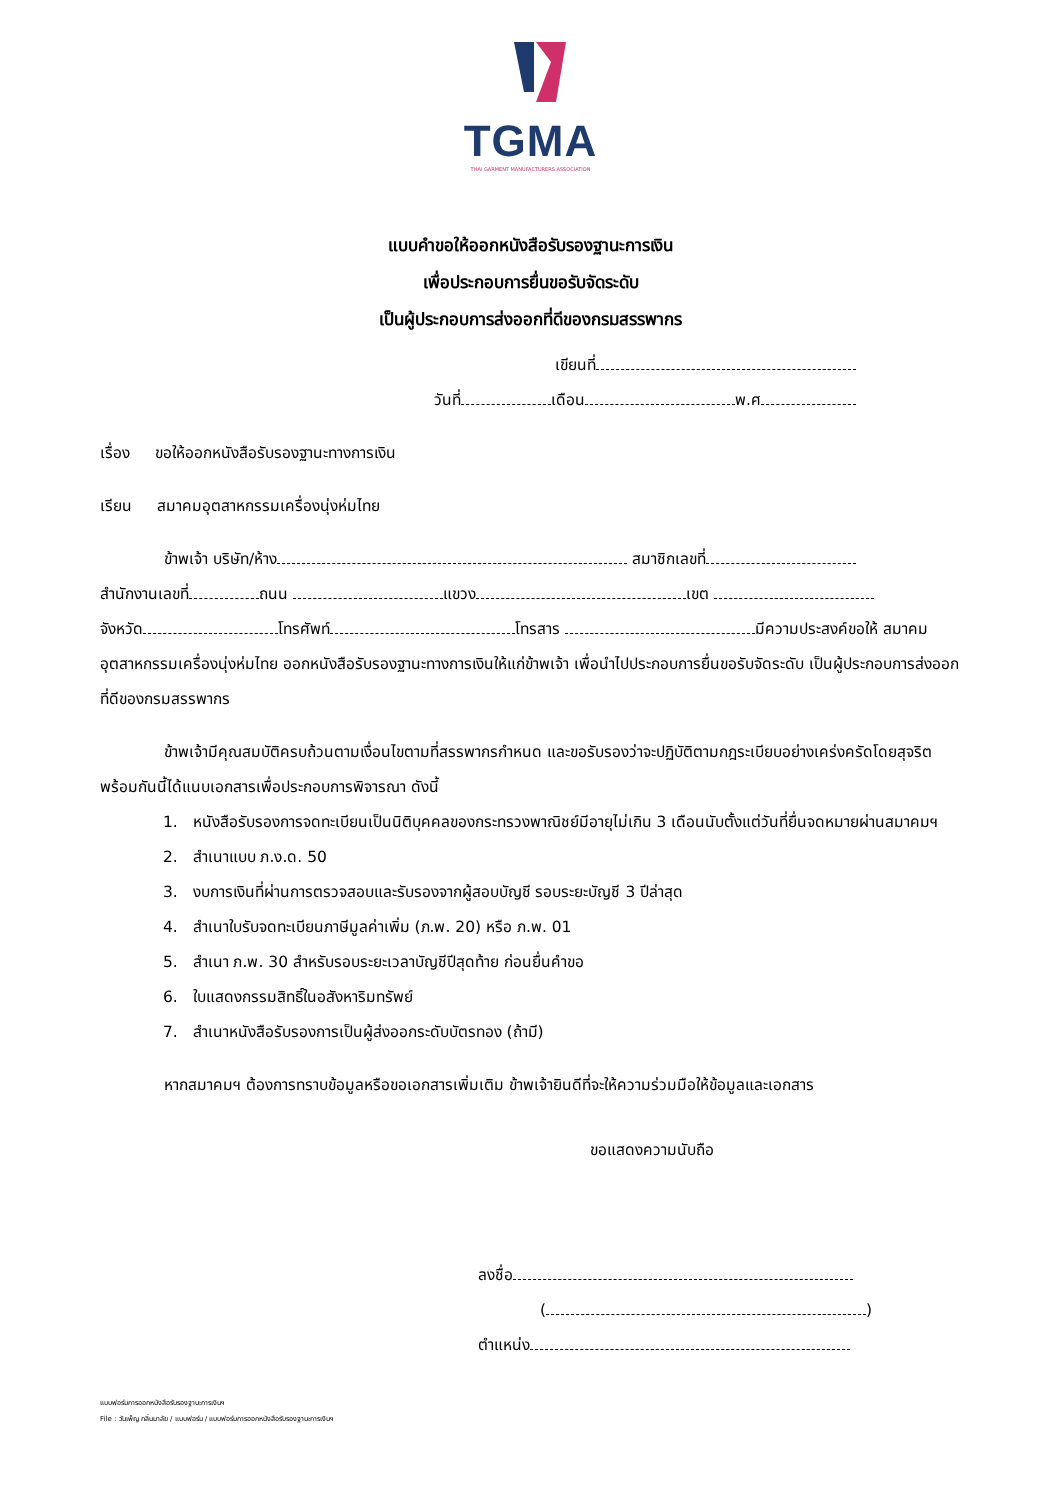TGMA
THAI GARMENT MANUFACTURERS ASSOCIATION
แบบคำขอให้ออกหนังสือรับรองฐานะการเงิน
เพื่อประกอบการยื่นขอรับจัดระดับ
เป็นผู้ประกอบการส่งออกที่ดีของกรมสรรพากร
เขียนที่
วันที่ เดือน พ.ศ
เรื่อง ขอให้ออกหนังสือรับรองฐานะทางการเงิน
เรียน สมาคมอุตสาหกรรมเครื่องนุ่งห่มไทย
ข้าพเจ้า บริษัท/ห้าง สมาชิกเลขที่
สำนักงานเลขที่ ถนน แขวง เขต
จังหวัด โทรศัพท์ โทรสาร มีความประสงค์ขอให้ สมาคมอุตสาหกรรมเครื่องนุ่งห่มไทย ออกหนังสือรับรองฐานะทางการเงินให้แก่ข้าพเจ้า เพื่อนำไปประกอบการยื่นขอรับจัดระดับ เป็นผู้ประกอบการส่งออกที่ดีของกรมสรรพากร
ข้าพเจ้ามีคุณสมบัติครบถ้วนตามเงื่อนไขตามที่สรรพากรกำหนด และขอรับรองว่าจะปฏิบัติตามกฎระเบียบอย่างเคร่งครัดโดยสุจริต พร้อมกันนี้ได้แนบเอกสารเพื่อประกอบการพิจารณา ดังนี้
1. หนังสือรับรองการจดทะเบียนเป็นนิติบุคคลของกระทรวงพาณิชย์มีอายุไม่เกิน 3 เดือนนับตั้งแต่วันที่ยื่นจดหมายผ่านสมาคมฯ
2. สำเนาแบบ ภ.ง.ด. 50
3. งบการเงินที่ผ่านการตรวจสอบและรับรองจากผู้สอบบัญชี รอบระยะบัญชี 3 ปีล่าสุด
4. สำเนาใบรับจดทะเบียนภาษีมูลค่าเพิ่ม (ภ.พ. 20) หรือ ภ.พ. 01
5. สำเนา ภ.พ. 30 สำหรับรอบระยะเวลาบัญชีปีสุดท้าย ก่อนยื่นคำขอ
6. ใบแสดงกรรมสิทธิ์ในอสังหาริมทรัพย์
7. สำเนาหนังสือรับรองการเป็นผู้ส่งออกระดับบัตรทอง (ถ้ามี)
หากสมาคมฯ ต้องการทราบข้อมูลหรือขอเอกสารเพิ่มเติม ข้าพเจ้ายินดีที่จะให้ความร่วมมือให้ข้อมูลและเอกสาร
ขอแสดงความนับถือ
ลงชื่อ
( )
ตำแหน่ง
แบบฟอร์มการออกหนังสือรับรองฐานะการเงินฯ
File : วันเพ็ญ กลิ่นมาลัย / แบบฟอร์ม / แบบฟอร์มการออกหนังสือรับรองฐานะการเงินฯ